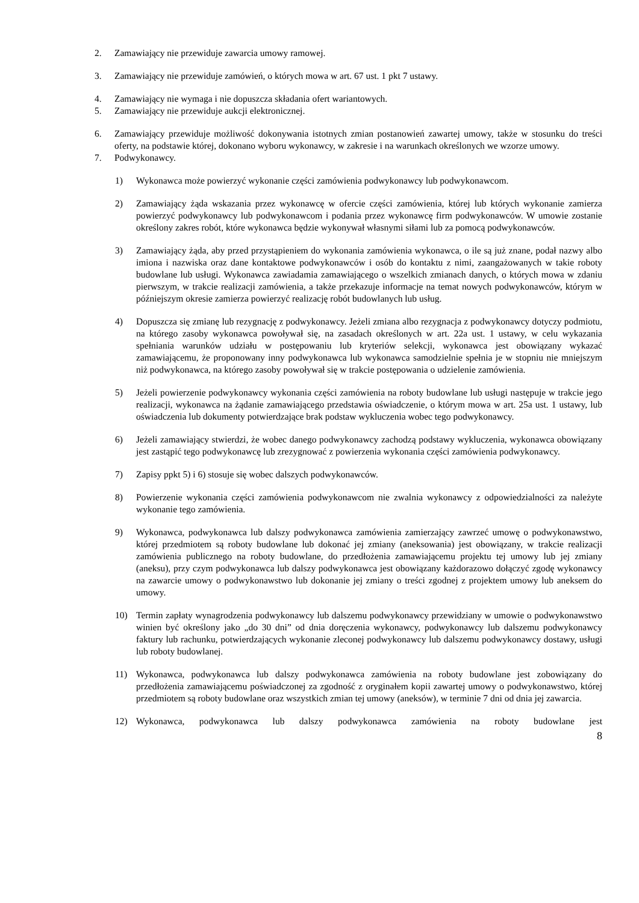2. Zamawiający nie przewiduje zawarcia umowy ramowej.
3. Zamawiający nie przewiduje zamówień, o których mowa w art. 67 ust. 1 pkt 7 ustawy.
4. Zamawiający nie wymaga i nie dopuszcza składania ofert wariantowych.
5. Zamawiający nie przewiduje aukcji elektronicznej.
6. Zamawiający przewiduje możliwość dokonywania istotnych zmian postanowień zawartej umowy, także w stosunku do treści oferty, na podstawie której, dokonano wyboru wykonawcy, w zakresie i na warunkach określonych we wzorze umowy.
7. Podwykonawcy.
1) Wykonawca może powierzyć wykonanie części zamówienia podwykonawcy lub podwykonawcom.
2) Zamawiający żąda wskazania przez wykonawcę w ofercie części zamówienia, której lub których wykonanie zamierza powierzyć podwykonawcy lub podwykonawcom i podania przez wykonawcę firm podwykonawców. W umowie zostanie określony zakres robót, które wykonawca będzie wykonywał własnymi siłami lub za pomocą podwykonawców.
3) Zamawiający żąda, aby przed przystąpieniem do wykonania zamówienia wykonawca, o ile są już znane, podał nazwy albo imiona i nazwiska oraz dane kontaktowe podwykonawców i osób do kontaktu z nimi, zaangażowanych w takie roboty budowlane lub usługi. Wykonawca zawiadamia zamawiającego o wszelkich zmianach danych, o których mowa w zdaniu pierwszym, w trakcie realizacji zamówienia, a także przekazuje informacje na temat nowych podwykonawców, którym w późniejszym okresie zamierza powierzyć realizację robót budowlanych lub usług.
4) Dopuszcza się zmianę lub rezygnację z podwykonawcy. Jeżeli zmiana albo rezygnacja z podwykonawcy dotyczy podmiotu, na którego zasoby wykonawca powoływał się, na zasadach określonych w art. 22a ust. 1 ustawy, w celu wykazania spełniania warunków udziału w postępowaniu lub kryteriów selekcji, wykonawca jest obowiązany wykazać zamawiającemu, że proponowany inny podwykonawca lub wykonawca samodzielnie spełnia je w stopniu nie mniejszym niż podwykonawca, na którego zasoby powoływał się w trakcie postępowania o udzielenie zamówienia.
5) Jeżeli powierzenie podwykonawcy wykonania części zamówienia na roboty budowlane lub usługi następuje w trakcie jego realizacji, wykonawca na żądanie zamawiającego przedstawia oświadczenie, o którym mowa w art. 25a ust. 1 ustawy, lub oświadczenia lub dokumenty potwierdzające brak podstaw wykluczenia wobec tego podwykonawcy.
6) Jeżeli zamawiający stwierdzi, że wobec danego podwykonawcy zachodzą podstawy wykluczenia, wykonawca obowiązany jest zastąpić tego podwykonawcę lub zrezygnować z powierzenia wykonania części zamówienia podwykonawcy.
7) Zapisy ppkt 5) i 6) stosuje się wobec dalszych podwykonawców.
8) Powierzenie wykonania części zamówienia podwykonawcom nie zwalnia wykonawcy z odpowiedzialności za należyte wykonanie tego zamówienia.
9) Wykonawca, podwykonawca lub dalszy podwykonawca zamówienia zamierzający zawrzeć umowę o podwykonawstwo, której przedmiotem są roboty budowlane lub dokonać jej zmiany (aneksowania) jest obowiązany, w trakcie realizacji zamówienia publicznego na roboty budowlane, do przedłożenia zamawiającemu projektu tej umowy lub jej zmiany (aneksu), przy czym podwykonawca lub dalszy podwykonawca jest obowiązany każdorazowo dołączyć zgodę wykonawcy na zawarcie umowy o podwykonawstwo lub dokonanie jej zmiany o treści zgodnej z projektem umowy lub aneksem do umowy.
10) Termin zapłaty wynagrodzenia podwykonawcy lub dalszemu podwykonawcy przewidziany w umowie o podwykonawstwo winien być określony jako „do 30 dni” od dnia doręczenia wykonawcy, podwykonawcy lub dalszemu podwykonawcy faktury lub rachunku, potwierdzających wykonanie zleconej podwykonawcy lub dalszemu podwykonawcy dostawy, usługi lub roboty budowlanej.
11) Wykonawca, podwykonawca lub dalszy podwykonawca zamówienia na roboty budowlane jest zobowiązany do przedłożenia zamawiającemu poświadczonej za zgodność z oryginałem kopii zawartej umowy o podwykonawstwo, której przedmiotem są roboty budowlane oraz wszystkich zmian tej umowy (aneksów), w terminie 7 dni od dnia jej zawarcia.
12) Wykonawca, podwykonawca lub dalszy podwykonawca zamówienia na roboty budowlane jest
8